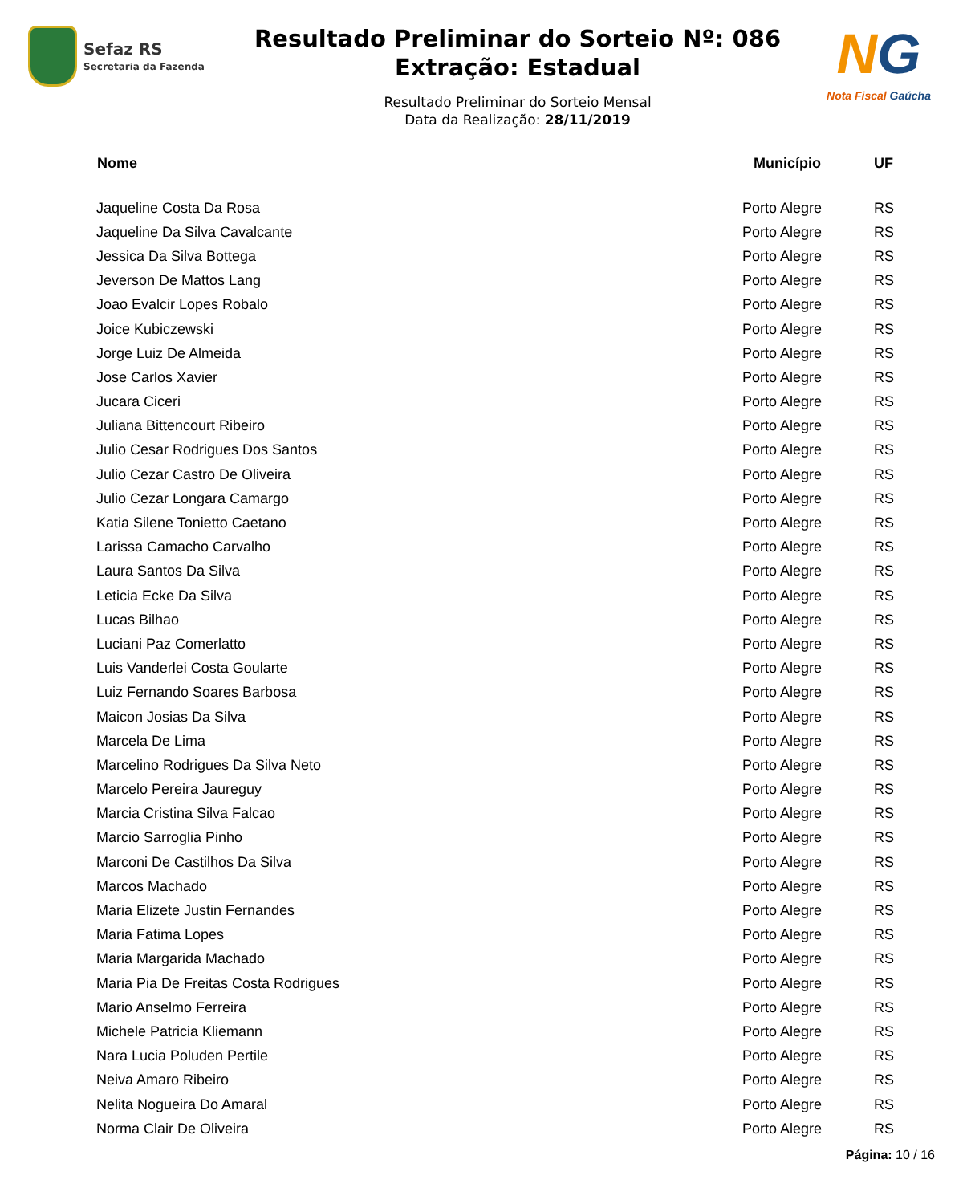Sefaz RS
Secretaria da Fazenda
Resultado Preliminar do Sorteio Nº: 086
Extração: Estadual
Resultado Preliminar do Sorteio Mensal
Data da Realização: 28/11/2019
NG
Nota Fiscal Gaúcha
| Nome | Município | UF |
| --- | --- | --- |
| Jaqueline Costa Da Rosa | Porto Alegre | RS |
| Jaqueline Da Silva Cavalcante | Porto Alegre | RS |
| Jessica Da Silva Bottega | Porto Alegre | RS |
| Jeverson De Mattos Lang | Porto Alegre | RS |
| Joao Evalcir Lopes Robalo | Porto Alegre | RS |
| Joice Kubiczewski | Porto Alegre | RS |
| Jorge Luiz De Almeida | Porto Alegre | RS |
| Jose Carlos Xavier | Porto Alegre | RS |
| Jucara Ciceri | Porto Alegre | RS |
| Juliana Bittencourt Ribeiro | Porto Alegre | RS |
| Julio Cesar Rodrigues Dos Santos | Porto Alegre | RS |
| Julio Cezar Castro De Oliveira | Porto Alegre | RS |
| Julio Cezar Longara Camargo | Porto Alegre | RS |
| Katia Silene Tonietto Caetano | Porto Alegre | RS |
| Larissa Camacho Carvalho | Porto Alegre | RS |
| Laura Santos Da Silva | Porto Alegre | RS |
| Leticia Ecke Da Silva | Porto Alegre | RS |
| Lucas Bilhao | Porto Alegre | RS |
| Luciani Paz Comerlatto | Porto Alegre | RS |
| Luis Vanderlei Costa Goularte | Porto Alegre | RS |
| Luiz Fernando Soares Barbosa | Porto Alegre | RS |
| Maicon Josias Da Silva | Porto Alegre | RS |
| Marcela De Lima | Porto Alegre | RS |
| Marcelino Rodrigues Da Silva Neto | Porto Alegre | RS |
| Marcelo Pereira Jaureguy | Porto Alegre | RS |
| Marcia Cristina Silva Falcao | Porto Alegre | RS |
| Marcio Sarroglia Pinho | Porto Alegre | RS |
| Marconi De Castilhos Da Silva | Porto Alegre | RS |
| Marcos Machado | Porto Alegre | RS |
| Maria Elizete Justin Fernandes | Porto Alegre | RS |
| Maria Fatima Lopes | Porto Alegre | RS |
| Maria Margarida Machado | Porto Alegre | RS |
| Maria Pia De Freitas Costa Rodrigues | Porto Alegre | RS |
| Mario Anselmo Ferreira | Porto Alegre | RS |
| Michele Patricia Kliemann | Porto Alegre | RS |
| Nara Lucia Poluden Pertile | Porto Alegre | RS |
| Neiva Amaro Ribeiro | Porto Alegre | RS |
| Nelita Nogueira Do Amaral | Porto Alegre | RS |
| Norma Clair De Oliveira | Porto Alegre | RS |
Página: 10 / 16